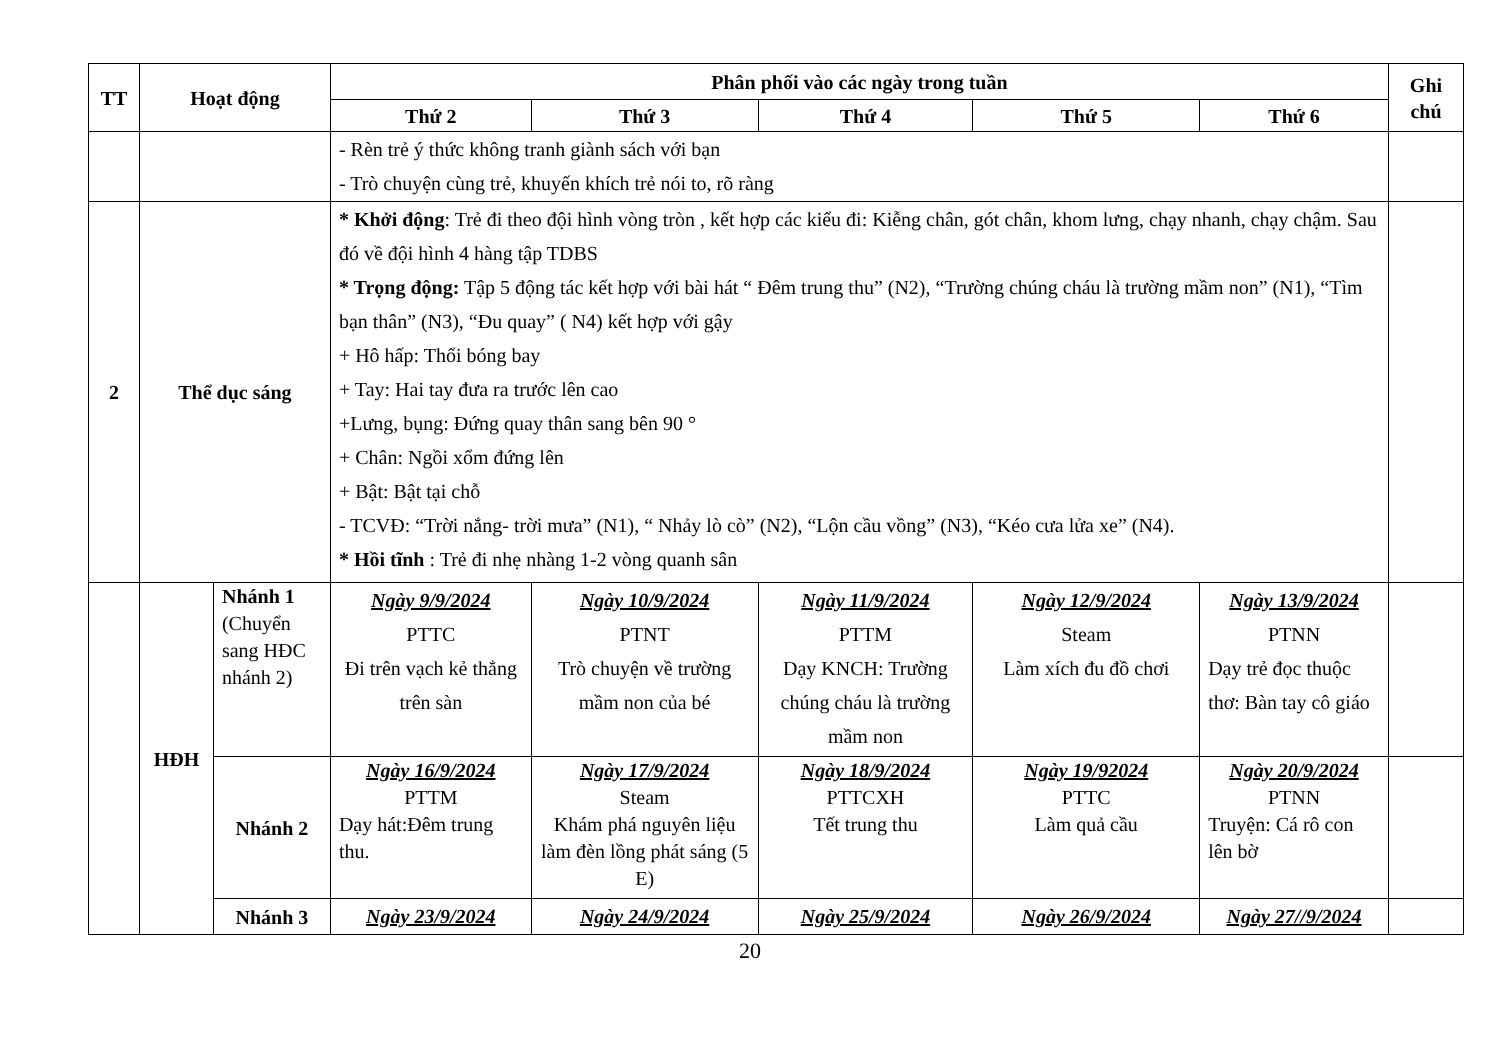| TT | Hoạt động | | Phân phối vào các ngày trong tuần | | | | | Ghi chú |
| --- | --- | --- | --- | --- | --- | --- | --- | --- |
| | | | Thứ 2 | Thứ 3 | Thứ 4 | Thứ 5 | Thứ 6 | |
| | | | - Rèn trẻ ý thức không tranh giành sách với bạn - Trò chuyện cùng trẻ, khuyến khích trẻ nói to, rõ ràng | | | | | |
| 2 | Thể dục sáng | | * Khởi động : Trẻ đi theo đội hình vòng tròn , kết hợp các kiểu đi: Kiễng chân, gót chân, khom lưng, chạy nhanh, chạy chậm. Sau đó về đội hình 4 hàng tập TDBS * Trọng động: Tập 5 động tác kết hợp với bài hát “ Đêm trung thu” (N2), “Trường chúng cháu là trường mầm non” (N1), “Tìm bạn thân” (N3), “Đu quay” ( N4) kết hợp với gậy + Hô hấp: Thổi bóng bay + Tay: Hai tay đưa ra trước lên cao +Lưng, bụng: Đứng quay thân sang bên 90 ° + Chân: Ngồi xổm đứng lên + Bật: Bật tại chỗ - TCVĐ: “Trời nắng- trời mưa” (N1), “ Nhảy lò cò” (N2), “Lộn cầu vồng” (N3), “Kéo cưa lửa xe” (N4). * Hồi tĩnh : Trẻ đi nhẹ nhàng 1-2 vòng quanh sân | | | | | |
| | HĐH | Nhánh 1 (Chuyển sang HĐC nhánh 2) | Ngày 9/9/2024 PTTC Đi trên vạch kẻ thẳng trên sàn | Ngày 10/9/2024 PTNT Trò chuyện về trường mầm non của bé | Ngày 11/9/2024 PTTM Dạy KNCH: Trường chúng cháu là trường mầm non | Ngày 12/9/2024 Steam Làm xích đu đồ chơi | Ngày 13/9/2024 PTNN Dạy trẻ đọc thuộc thơ: Bàn tay cô giáo | |
| | | Nhánh 2 | Ngày 16/9/2024 PTTM Dạy hát:Đêm trung thu. | Ngày 17/9/2024 Steam Khám phá nguyên liệu làm đèn lồng phát sáng (5 E) | Ngày 18/9/2024 PTTCXH Tết trung thu | Ngày 19/92024 PTTC Làm quả cầu | Ngày 20/9/2024 PTNN Truyện: Cá rô con lên bờ | |
| | | Nhánh 3 | Ngày 23/9/2024 | Ngày 24/9/2024 | Ngày 25/9/2024 | Ngày 26/9/2024 | Ngày 27//9/2024 | |
20